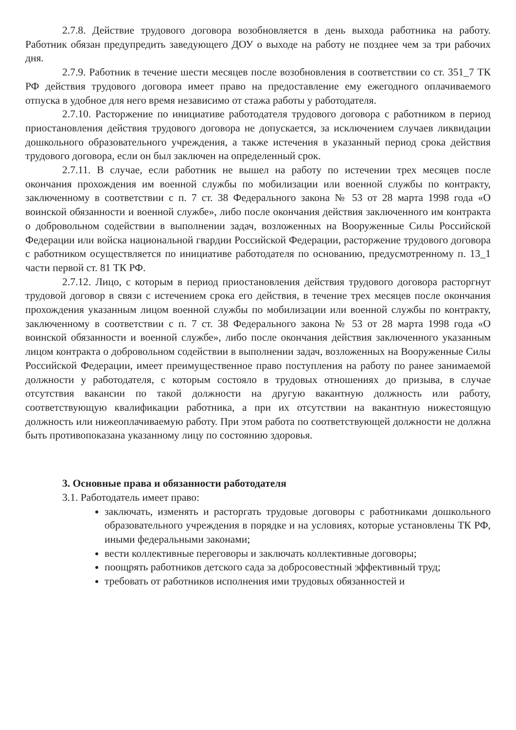2.7.8. Действие трудового договора возобновляется в день выхода работника на работу. Работник обязан предупредить заведующего ДОУ о выходе на работу не позднее чем за три рабочих дня.
2.7.9. Работник в течение шести месяцев после возобновления в соответствии со ст. 351_7 ТК РФ действия трудового договора имеет право на предоставление ему ежегодного оплачиваемого отпуска в удобное для него время независимо от стажа работы у работодателя.
2.7.10. Расторжение по инициативе работодателя трудового договора с работником в период приостановления действия трудового договора не допускается, за исключением случаев ликвидации дошкольного образовательного учреждения, а также истечения в указанный период срока действия трудового договора, если он был заключен на определенный срок.
2.7.11. В случае, если работник не вышел на работу по истечении трех месяцев после окончания прохождения им военной службы по мобилизации или военной службы по контракту, заключенному в соответствии с п. 7 ст. 38 Федерального закона № 53 от 28 марта 1998 года «О воинской обязанности и военной службе», либо после окончания действия заключенного им контракта о добровольном содействии в выполнении задач, возложенных на Вооруженные Силы Российской Федерации или войска национальной гвардии Российской Федерации, расторжение трудового договора с работником осуществляется по инициативе работодателя по основанию, предусмотренному п. 13_1 части первой ст. 81 ТК РФ.
2.7.12. Лицо, с которым в период приостановления действия трудового договора расторгнут трудовой договор в связи с истечением срока его действия, в течение трех месяцев после окончания прохождения указанным лицом военной службы по мобилизации или военной службы по контракту, заключенному в соответствии с п. 7 ст. 38 Федерального закона № 53 от 28 марта 1998 года «О воинской обязанности и военной службе», либо после окончания действия заключенного указанным лицом контракта о добровольном содействии в выполнении задач, возложенных на Вооруженные Силы Российской Федерации, имеет преимущественное право поступления на работу по ранее занимаемой должности у работодателя, с которым состояло в трудовых отношениях до призыва, в случае отсутствия вакансии по такой должности на другую вакантную должность или работу, соответствующую квалификации работника, а при их отсутствии на вакантную нижестоящую должность или нижеоплачиваемую работу. При этом работа по соответствующей должности не должна быть противопоказана указанному лицу по состоянию здоровья.
3. Основные права и обязанности работодателя
3.1. Работодатель имеет право:
заключать, изменять и расторгать трудовые договоры с работниками дошкольного образовательного учреждения в порядке и на условиях, которые установлены ТК РФ, иными федеральными законами;
вести коллективные переговоры и заключать коллективные договоры;
поощрять работников детского сада за добросовестный эффективный труд;
требовать от работников исполнения ими трудовых обязанностей и